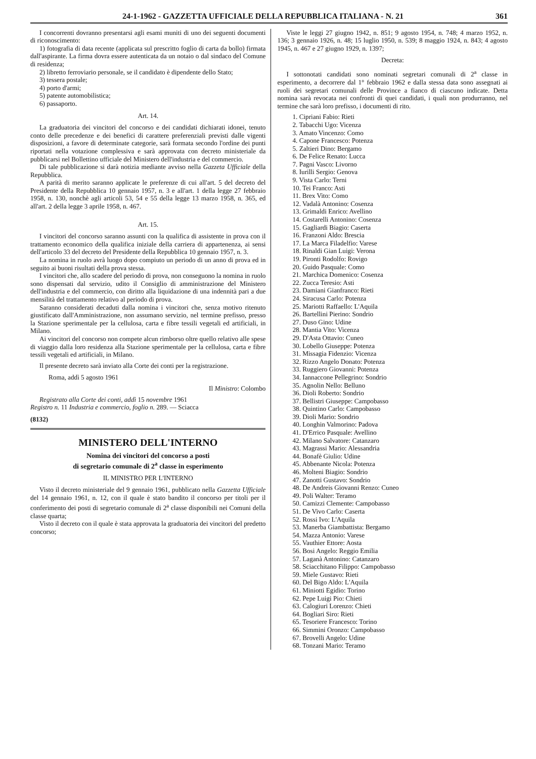24-1-1962 - GAZZETTA UFFICIALE DELLA REPUBBLICA ITALIANA - N. 21 361
I concorrenti dovranno presentarsi agli esami muniti di uno dei seguenti documenti di riconoscimento:
1) fotografia di data recente (applicata sul prescritto foglio di carta da bollo) firmata dall'aspirante. La firma dovra essere autenticata da un notaio o dal sindaco del Comune di residenza;
2) libretto ferroviario personale, se il candidato è dipendente dello Stato;
3) tessera postale;
4) porto d'armi;
5) patente automobilistica;
6) passaporto.
Art. 14.
La graduatoria dei vincitori del concorso e dei candidati dichiarati idonei, tenuto conto delle precedenze e dei benefici di carattere preferenziali previsti dalle vigenti disposizioni, a favore di determinate categorie, sarà formata secondo l'ordine dei punti riportati nella votazione complessiva e sarà approvata con decreto ministeriale da pubblicarsi nel Bollettino ufficiale del Ministero dell'industria e del commercio.
Di tale pubblicazione si darà notizia mediante avviso nella Gazzeta Ufficiale della Repubblica.
A parità di merito saranno applicate le preferenze di cui all'art. 5 del decreto del Presidente della Repubblica 10 gennaio 1957, n. 3 e all'art. 1 della legge 27 febbraio 1958, n. 130, nonchè agli articoli 53, 54 e 55 della legge 13 marzo 1958, n. 365, ed all'art. 2 della legge 3 aprile 1958, n. 467.
Art. 15.
I vincitori del concorso saranno assunti con la qualifica di assistente in prova con il trattamento economico della qualifica iniziale della carriera di appartenenza, ai sensi dell'articolo 33 del decreto del Presidente della Repubblica 10 gennaio 1957, n. 3.
La nomina in ruolo avrà luogo dopo compiuto un periodo di un anno di prova ed in seguito ai buoni risultati della prova stessa.
I vincitori che, allo scadere del periodo di prova, non conseguono la nomina in ruolo sono dispensati dal servizio, udito il Consiglio di amministrazione del Ministero dell'industria e del commercio, con diritto alla liquidazione di una indennità pari a due mensilità del trattamento relativo al periodo di prova.
Saranno considerati decaduti dalla nomina i vincitori che, senza motivo ritenuto giustificato dall'Amministrazione, non assumano servizio, nel termine prefisso, presso la Stazione sperimentale per la cellulosa, carta e fibre tessili vegetali ed artificiali, in Milano.
Ai vincitori del concorso non compete alcun rimborso oltre quello relativo alle spese di viaggio dalla loro residenza alla Stazione sperimentale per la cellulosa, carta e fibre tessili vegetali ed artificiali, in Milano.
Il presente decreto sarà inviato alla Corte dei conti per la registrazione.
Roma, addì 5 agosto 1961
Il Ministro: Colombo
Registrato alla Corte dei conti, addì 15 novembre 1961
Registro n. 11 Industria e commercio, foglio n. 289. — Sciacca
(8132)
MINISTERO DELL'INTERNO
Nomina dei vincitori del concorso a posti
di segretario comunale di 2<sup>a</sup> classe in esperimento
IL MINISTRO PER L'INTERNO
Visto il decreto ministeriale del 9 gennaio 1961, pubblicato nella Gazzetta Ufficiale del 14 gennaio 1961, n. 12, con il quale è stato bandito il concorso per titoli per il conferimento dei posti di segretario comunale di 2<sup>a</sup> classe disponibili nei Comuni della classe quarta;
Visto il decreto con il quale è stata approvata la graduatoria dei vincitori del predetto concorso;
Viste le leggi 27 giugno 1942, n. 851; 9 agosto 1954, n. 748; 4 marzo 1952, n. 136; 3 gennaio 1926, n. 48; 15 luglio 1950, n. 539; 8 maggio 1924, n. 843; 4 agosto 1945, n. 467 e 27 giugno 1929, n. 1397;
Decreta:
I sottonotati candidati sono nominati segretari comunali di 2<sup>a</sup> classe in esperimento, a decorrere dal 1° febbraio 1962 e dalla stessa data sono assegnati ai ruoli dei segretari comunali delle Province a fianco di ciascuno indicate. Detta nomina sarà revocata nei confronti di quei candidati, i quali non produrranno, nel termine che sarà loro prefisso, i documenti di rito.
1. Cipriani Fabio: Rieti
2. Tabacchi Ugo: Vicenza
3. Amato Vincenzo: Como
4. Capone Francesco: Potenza
5. Zaltieri Dino: Bergamo
6. De Felice Renato: Lucca
7. Pagni Vasco: Livorno
8. Iurilli Sergio: Genova
9. Vista Carlo: Terni
10. Tei Franco: Asti
11. Brex Vito: Como
12. Vadalà Antonino: Cosenza
13. Grimaldi Enrico: Avellino
14. Costarelli Antonino: Cosenza
15. Gagliardi Biagio: Caserta
16. Franzoni Aldo: Brescia
17. La Marca Filadelfio: Varese
18. Rinaldi Gian Luigi: Verona
19. Pironti Rodolfo: Rovigo
20. Guido Pasquale: Como
21. Marchica Domenico: Cosenza
22. Zucca Teresio: Asti
23. Damiani Gianfranco: Rieti
24. Siracusa Carlo: Potenza
25. Mariotti Raffaello: L'Aquila
26. Bartellini Pierino: Sondrio
27. Duso Gino: Udine
28. Mantia Vito: Vicenza
29. D'Asta Ottavio: Cuneo
30. Lobello Giuseppe: Potenza
31. Missagia Fidenzio: Vicenza
32. Rizzo Angelo Donato: Potenza
33. Ruggiero Giovanni: Potenza
34. Iannaccone Pellegrino: Sondrio
35. Agnolin Nello: Belluno
36. Dioli Roberto: Sondrio
37. Bellistri Giuseppe: Campobasso
38. Quintino Carlo: Campobasso
39. Dioli Mario: Sondrio
40. Longhin Valmorino: Padova
41. D'Errico Pasquale: Avellino
42. Milano Salvatore: Catanzaro
43. Magrassi Mario: Alessandria
44. Bonafè Giulio: Udine
45. Abbenante Nicola: Potenza
46. Molteni Biagio: Sondrio
47. Zanotti Gustavo: Sondrio
48. De Andreis Giovanni Renzo: Cuneo
49. Poli Walter: Teramo
50. Camizzi Clemente: Campobasso
51. De Vivo Carlo: Caserta
52. Rossi Ivo: L'Aquila
53. Manerba Giambattista: Bergamo
54. Mazza Antonio: Varese
55. Vauthier Ettore: Aosta
56. Bosi Angelo: Reggio Emilia
57. Laganà Antonino: Catanzaro
58. Sciacchitano Filippo: Campobasso
59. Miele Gustavo: Rieti
60. Del Bigo Aldo: L'Aquila
61. Miniotti Egidio: Torino
62. Pepe Luigi Pio: Chieti
63. Calogiuri Lorenzo: Chieti
64. Bogliari Siro: Rieti
65. Tesoriere Francesco: Torino
66. Simmini Oronzo: Campobasso
67. Brovelli Angelo: Udine
68. Tonzani Mario: Teramo